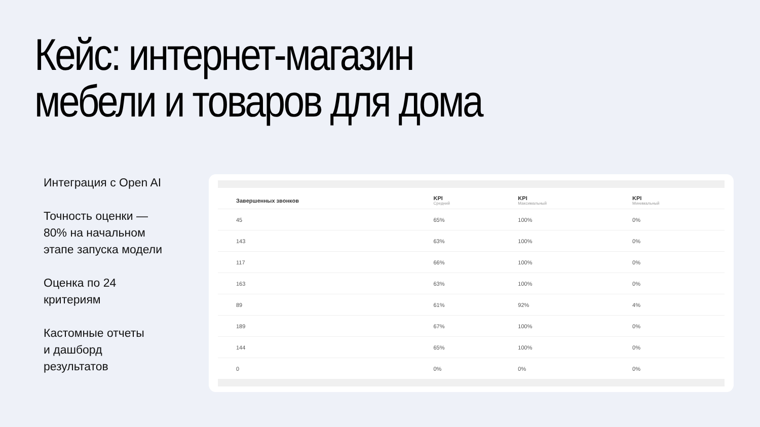Кейс: интернет-магазин мебели и товаров для дома
Интеграция с Open AI
Точность оценки —
80% на начальном
этапе запуска модели
Оценка по 24
критериям
Кастомные отчеты
и дашборд
результатов
| Завершенных звонков | KPI Средний | KPI Максимальный | KPI Минимальный |
| --- | --- | --- | --- |
| 45 | 65% | 100% | 0% |
| 143 | 63% | 100% | 0% |
| 117 | 66% | 100% | 0% |
| 163 | 63% | 100% | 0% |
| 89 | 61% | 92% | 4% |
| 189 | 67% | 100% | 0% |
| 144 | 65% | 100% | 0% |
| 0 | 0% | 0% | 0% |